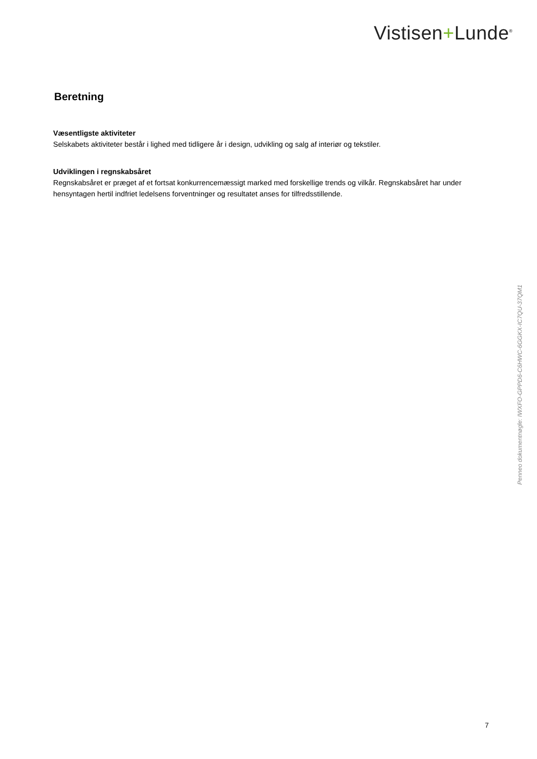Vistisen+Lunde<sup>®</sup>
Beretning
Væsentligste aktiviteter
Selskabets aktiviteter består i lighed med tidligere år i design, udvikling og salg af interiør og tekstiler.
Udviklingen i regnskabsåret
Regnskabsåret er præget af et fortsat konkurrencemæssigt marked med forskellige trends og vilkår. Regnskabsåret har under hensyntagen hertil indfriet ledelsens forventninger og resultatet anses for tilfredsstillende.
Penneo dokumentnøgle: IWXFO-GPPD6-C6HWC-6GGKX-IC7QU-37QM1
7